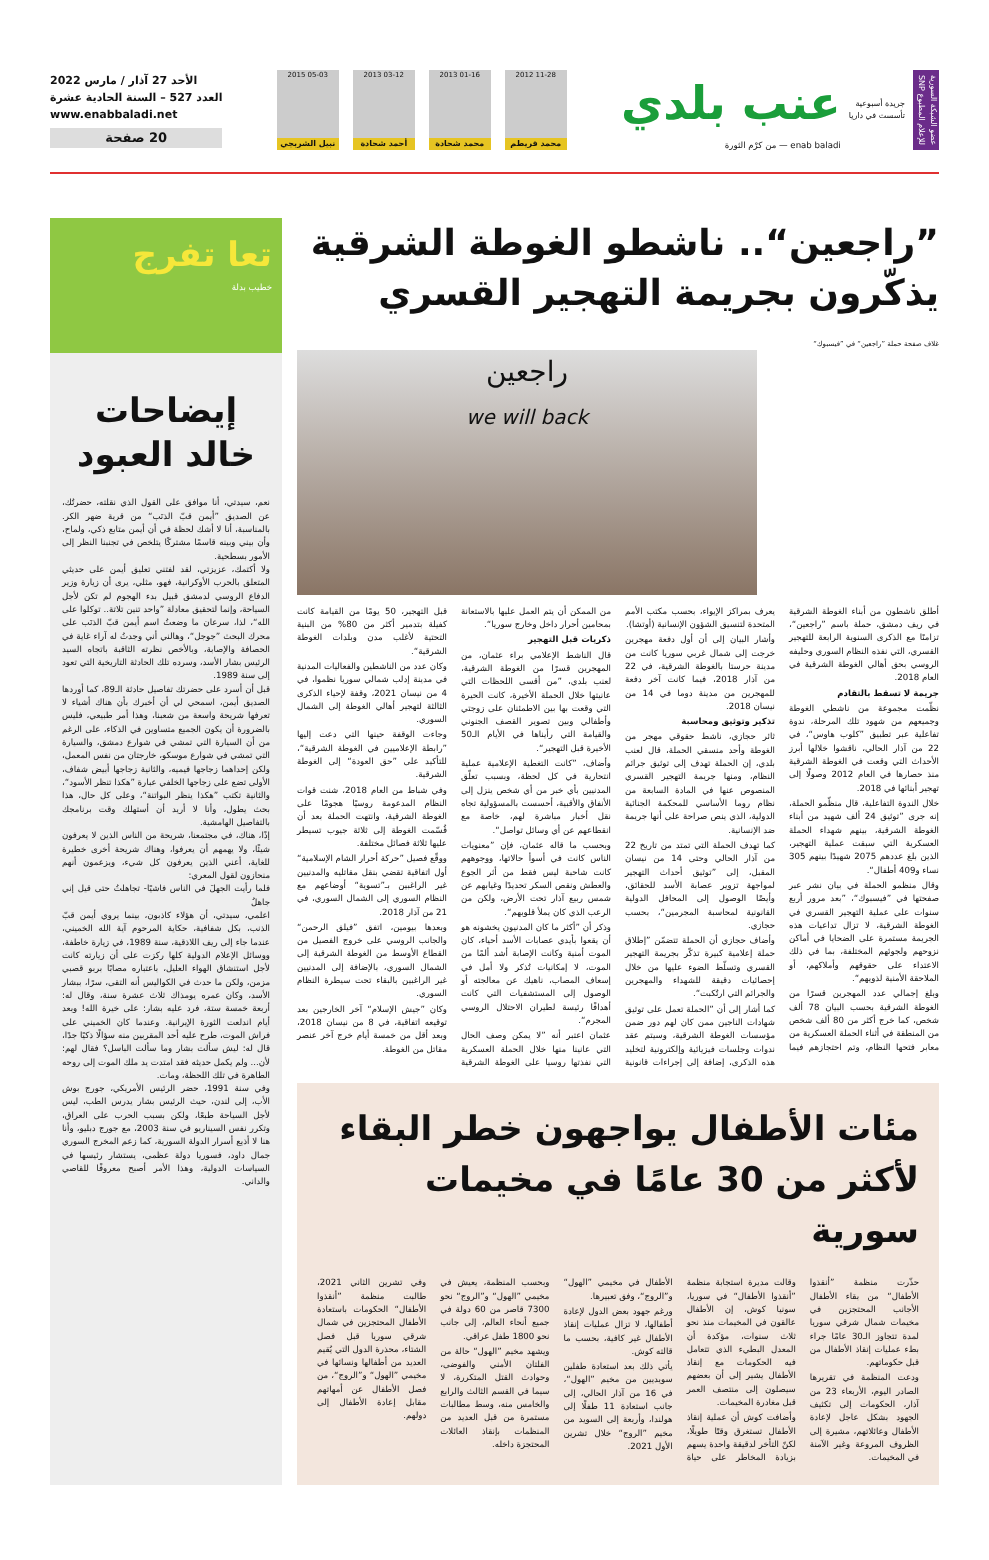عضو الشبكة السورية للإعلام المطبوع SNP
جريدة أسبوعية
تأسست في داريا
عنب بلدي
enab baladi — من كرْم الثورة
11-28 2012
محمد قريطم
01-16 2013
محمد شحادة
03-12 2013
أحمد شحادة
05-03 2015
نبيل الشربجي
الأحد 27 آذار / مارس 2022
العدد 527 – السنة الحادية عشرة
www.enabbaladi.net
20 صفحة
”راجعين“.. ناشطو الغوطة الشرقية
يذكّرون بجريمة التهجير القسري
غلاف صفحة حملة ”راجعين“ في ”فيسبوك“
راجعين
we will back
أطلق ناشطون من أبناء الغوطة الشرقية في ريف دمشق، حملة باسم ”راجعين“، تزامنًا مع الذكرى السنوية الرابعة للتهجير القسري، التي نفذه النظام السوري وحليفه الروسي بحق أهالي الغوطة الشرقية في العام 2018.
جريمة لا تسقط بالتقادم
نظّمت مجموعة من ناشطي الغوطة وجميعهم من شهود تلك المرحلة، ندوة تفاعلية عبر تطبيق ”كلوب هاوس“، في 22 من آذار الحالي، ناقشوا خلالها أبرز الأحداث التي وقعت في الغوطة الشرقية منذ حصارها في العام 2012 وصولًا إلى تهجير أبنائها في 2018.
خلال الندوة التفاعلية، قال منظّمو الحملة، إنه جرى ”توثيق 24 ألف شهيد من أبناء الغوطة الشرقية، بينهم شهداء الحملة العسكرية التي سبقت عملية التهجير، الذين بلغ عددهم 2075 شهيدًا بينهم 305 نساء و409 أطفال“.
وقال منظمو الحملة في بيان نشر عبر صفحتها في ”فيسبوك“، ”بعد مرور أربع سنوات على عملية التهجير القسري في الغوطة الشرقية، لا تزال تداعيات هذه الجريمة مستمرة على الضحايا في أماكن نزوحهم ولجوئهم المختلفة، بما في ذلك الاعتداء على حقوقهم وأملاكهم، أو الملاحقة الأمنية لذويهم“.
وبلغ إجمالي عدد المهجرين قسرًا من الغوطة الشرقية بحسب البيان 78 ألف شخص، كما خرج أكثر من 80 ألف شخص من المنطقة في أثناء الحملة العسكرية من معابر فتحها النظام، وتم احتجازهم فيما يعرف بمراكز الإيواء، بحسب مكتب الأمم المتحدة لتنسيق الشؤون الإنسانية (أوتشا).
وأشار البيان إلى أن أول دفعة مهجرين خرجت إلى شمال غربي سوريا كانت من مدينة حرستا بالغوطة الشرقية، في 22 من آذار 2018، فيما كانت آخر دفعة للمهجرين من مدينة دوما في 14 من نيسان 2018.
تذكير وتوثيق ومحاسبة
ثائر حجازي، ناشط حقوقي مهجر من الغوطة وأحد منسقي الحملة، قال لعنب بلدي، إن الحملة تهدف إلى توثيق جرائم النظام، ومنها جريمة التهجير القسري المنصوص عنها في المادة السابعة من نظام روما الأساسي للمحكمة الجنائية الدولية، الذي ينص صراحة على أنها جريمة ضد الإنسانية.
كما تهدف الحملة التي تمتد من تاريخ 22 من آذار الحالي وحتى 14 من نيسان المقبل، إلى ”توثيق أحداث التهجير لمواجهة تزوير عصابة الأسد للحقائق، وأيضًا الوصول إلى المحافل الدولية القانونية لمحاسبة المجرمين“، بحسب حجازي.
وأضاف حجازي أن الحملة تتضمّن ”إطلاق حملة إعلامية كبيرة تذكّر بجريمة التهجير القسري وتسلّط الضوء عليها من خلال إحصائيات دقيقة للشهداء والمهجرين والجرائم التي ارتُكبت“.
كما أشار إلى أن ”الحملة تعمل على توثيق شهادات الناجين ممن كان لهم دور ضمن مؤسسات الغوطة الشرقية، وسيتم عقد ندوات وجلسات فيزيائية وإلكترونية لتخليد هذه الذكرى، إضافة إلى إجراءات قانونية من الممكن أن يتم العمل عليها بالاستعانة بمحامين أحرار داخل وخارج سوريا“.
ذكريات قبل التهجير
قال الناشط الإعلامي براء عثمان، من المهجرين قسرًا من الغوطة الشرقية، لعنب بلدي، ”من أقسى اللحظات التي عانيتها خلال الحملة الأخيرة، كانت الحيرة التي وقعت بها بين الاطمئنان على زوجتي وأطفالي وبين تصوير القصف الجنوني والقيامة التي رأيناها في الأيام الـ50 الأخيرة قبل التهجير“.
وأضاف، ”كانت التغطية الإعلامية عملية انتحارية في كل لحظة، وبسبب تعلّق المدنيين بأي خبر من أي شخص ينزل إلى الأنفاق والأقبية، أحسست بالمسؤولية تجاه نقل أخبار مباشرة لهم، خاصة مع انقطاعهم عن أي وسائل تواصل“.
وبحسب ما قاله عثمان، فإن ”معنويات الناس كانت في أسوأ حالاتها، ووجوههم كانت شاحبة ليس فقط من أثر الجوع والعطش ونقص السكر تحديدًا وغيابهم عن شمس ربيع آذار تحت الأرض، ولكن من الرعب الذي كان يملأ قلوبهم“.
وذكر أن ”أكثر ما كان المدنيون يخشونه هو أن يقعوا بأيدي عصابات الأسد أحياء، كان الموت أمنية وكانت الإصابة أشد ألمًا من الموت، لا إمكانيات تُذكر ولا أمل في إسعاف المصاب، ناهيك عن معالجته أو الوصول إلى المستشفيات التي كانت أهدافًا رئيسة لطيران الاحتلال الروسي المجرم“.
عثمان اعتبر أنه ”لا يمكن وصف الحال التي عانينا منها خلال الحملة العسكرية التي نفذتها روسيا على الغوطة الشرقية قبل التهجير، 50 يومًا من القيامة كانت كفيلة بتدمير أكثر من 80% من البنية التحتية لأغلب مدن وبلدات الغوطة الشرقية“.
وكان عدد من الناشطين والفعاليات المدنية في مدينة إدلب شمالي سوريا نظموا، في 4 من نيسان 2021، وقفة لإحياء الذكرى الثالثة لتهجير أهالي الغوطة إلى الشمال السوري.
وجاءت الوقفة حينها التي دعت إليها ”رابطة الإعلاميين في الغوطة الشرقية“، للتأكيد على ”حق العودة“ إلى الغوطة الشرقية.
وفي شباط من العام 2018، شنت قوات النظام المدعومة روسيًا هجومًا على الغوطة الشرقية، وانتهت الحملة بعد أن قُسّمت الغوطة إلى ثلاثة جيوب تسيطر عليها ثلاثة فصائل مختلفة.
ووقّع فصيل ”حركة أحرار الشام الإسلامية“ أول اتفاقية تقضي بنقل مقاتليه والمدنيين غير الراغبين بـ”تسوية“ أوضاعهم مع النظام السوري إلى الشمال السوري، في 21 من آذار 2018.
وبعدها بيومين، اتفق ”فيلق الرحمن“ والجانب الروسي على خروج الفصيل من القطاع الأوسط من الغوطة الشرقية إلى الشمال السوري، بالإضافة إلى المدنيين غير الراغبين بالبقاء تحت سيطرة النظام السوري.
وكان ”جيش الإسلام“ آخر الخارجين بعد توقيعه اتفاقية، في 8 من نيسان 2018، وبعد أقل من خمسة أيام خرج آخر عنصر مقاتل من الغوطة.
مئات الأطفال يواجهون خطر البقاء
لأكثر من 30 عامًا في مخيمات سورية
حذّرت منظمة ”أنقذوا الأطفال“ من بقاء الأطفال الأجانب المحتجزين في مخيمات شمال شرقي سوريا لمدة تتجاوز الـ30 عامًا جراء بطء عمليات إنقاذ الأطفال من قبل حكوماتهم.
ودعت المنظمة في تقريرها الصادر اليوم، الأربعاء 23 من آذار، الحكومات إلى تكثيف الجهود بشكل عاجل لإعادة الأطفال وعائلاتهم، مشيرة إلى الظروف المروعة وغير الآمنة في المخيمات.
وقالت مديرة استجابة منظمة ”أنقذوا الأطفال“ في سوريا، سونيا كوش، إن الأطفال عالقون في المخيمات منذ نحو ثلاث سنوات، مؤكدة أن المعدل البطيء الذي تتعامل فيه الحكومات مع إنقاذ الأطفال يشير إلى أن بعضهم سيصلون إلى منتصف العمر قبل مغادرة المخيمات.
وأضافت كوش أن عملية إنقاذ الأطفال تستغرق وقتًا طويلًا، لكنّ التأخر لدقيقة واحدة يسهم بزيادة المخاطر على حياة الأطفال في مخيمي ”الهول“ و”الروج“، وفق تعبيرها.
ورغم جهود بعض الدول لإعادة أطفالها، لا تزال عمليات إنقاذ الأطفال غير كافية، بحسب ما قالته كوش.
يأتي ذلك بعد استعادة طفلين سويديين من مخيم ”الهول“، في 16 من آذار الحالي، إلى جانب استعادة 11 طفلًا إلى هولندا، وأربعة إلى السويد من مخيم ”الروج“ خلال تشرين الأول 2021.
وبحسب المنظمة، يعيش في مخيمي ”الهول“ و”الروج“ نحو 7300 قاصر من 60 دولة في جميع أنحاء العالم، إلى جانب نحو 1800 طفل عراقي.
ويشهد مخيم ”الهول“ حالة من الفلتان الأمني والفوضى، وحوادث القتل المتكررة، لا سيما في القسم الثالث والرابع والخامس منه، وسط مطالبات مستمرة من قبل العديد من المنظمات بإنقاذ العائلات المحتجزة داخله.
وفي تشرين الثاني 2021، طالبت منظمة ”أنقذوا الأطفال“ الحكومات باستعادة الأطفال المحتجزين في شمال شرقي سوريا قبل فصل الشتاء، محذرة الدول التي يُقيم العديد من أطفالها ونسائها في مخيمي ”الهول“ و”الروج“، من فصل الأطفال عن أمهاتهم مقابل إعادة الأطفال إلى دولهم.
تعا تفرج
خطيب بدلة
إيضاحات
خالد العبود
نعم، سيدتي، أنا موافق على القول الذي نقلته، حضرتُك، عن الصديق ”أيمن قبّ الذنَب“ من قرية ضهر الكر. بالمناسبة، أنا لا أشك لحظة في أن أيمن متابع ذكي، ولماح، وأن بيني وبينه قاسمًا مشتركًا يتلخص في تجنبنا النظر إلى الأمور بسطحية.
ولا أكتمك، عزيزتي، لقد لفتني تعليق أيمن على حديثي المتعلق بالحرب الأوكرانية، فهو، مثلي، يرى أن زيارة وزير الدفاع الروسي لدمشق قبيل بدء الهجوم لم تكن لأجل السياحة، وإنما لتحقيق معادلة ”واحد تنين تلاتة.. توكلوا على الله“، لذا، سرعان ما وضعتُ اسم أيمن قبّ الذنَب على محرك البحث ”جوجل“، وهالني أني وجدتُ له آراء غاية في الحصافة والإصابة، وبالأخص نظرته الثاقبة باتجاه السيد الرئيس بشار الأسد، وسرده تلك الحادثة التاريخية التي تعود إلى سنة 1989.
قبل أن أسرد على حضرتك تفاصيل حادثة الـ89، كما أوردها الصديق أيمن، اسمحي لي أن أخبرك بأن هناك أشياء لا تعرفها شريحة واسعة من شعبنا، وهذا أمر طبيعي، فليس بالضرورة أن يكون الجميع متساوين في الذكاء، على الرغم من أن السيارة التي تمشي في شوارع دمشق، والسيارة التي تمشي في شوارع موسكو، خارجتان من نفس المعمل، ولكن إحداهما زجاجها فيميه، والثانية زجاجها أبيض شفاف، الأولى تضع على زجاجها الخلفي عبارة ”هكذا تنظر الأسود“، والثانية تكتب ”هكذا ينظر البواتنة“، وعلى كل حال، هذا بحث يطول، وأنا لا أريد أن أستهلك وقت برنامجك بالتفاصيل الهامشية.
إذًا، هناك، في مجتمعنا، شريحة من الناس الذين لا يعرفون شيئًا، ولا يهمهم أن يعرفوا، وهناك شريحة أخرى خطيرة للغاية، أعني الذين يعرفون كل شيء، ويزعمون أنهم منحازون لقول المعري:
فلما رأيت الجهلَ في الناس فاشيًا- تجاهلتُ حتى قيل إني جاهلُ
اعلمي، سيدتي، أن هؤلاء كاذبون، بينما يروي أيمن قبّ الذنب، بكل شفافية، حكاية المرحوم آية الله الخميني، عندما جاء إلى ريف اللاذقية، سنة 1989، في زيارة خاطفة، ووسائل الإعلام الدولية كلها ركزت على أن زيارته كانت لأجل استنشاق الهواء العليل، باعتباره مصابًا بربو قصبي مزمن، ولكن ما حدث في الكواليس أنه التقى، سرًا، ببشار الأسد، وكان عمره يومذاك ثلاث عشرة سنة، وقال له: أربعة خمسة ستة، فرد عليه بشار: على خيرة الله! وبعد أيام اندلعت الثورة الإيرانية. وعندما كان الخميني على فراش الموت، طرح عليه أحد المقربين منه سؤالًا ذكيًا جدًا، قال له: ليش سألت بشار وما سألت الباسل؟ فقال لهم: لأن... ولم يكمل حديثه فقد امتدت يد ملك الموت إلى روحه الطاهرة في تلك اللحظة، ومات.
وفي سنة 1991، حضر الرئيس الأمريكي، جورج بوش الأب، إلى لندن، حيث الرئيس بشار يدرس الطب، ليس لأجل السياحة طبعًا، ولكن بسبب الحرب على العراق، وتكرر نفس السيناريو في سنة 2003، مع جورج دبليو، وأنا هنا لا أذيع أسرار الدولة السورية، كما زعم المخرج السوري جمال داود، فسوريا دولة عظمى، يستشار رئيسها في السياسات الدولية، وهذا الأمر أصبح معروفًا للقاصي والداني.